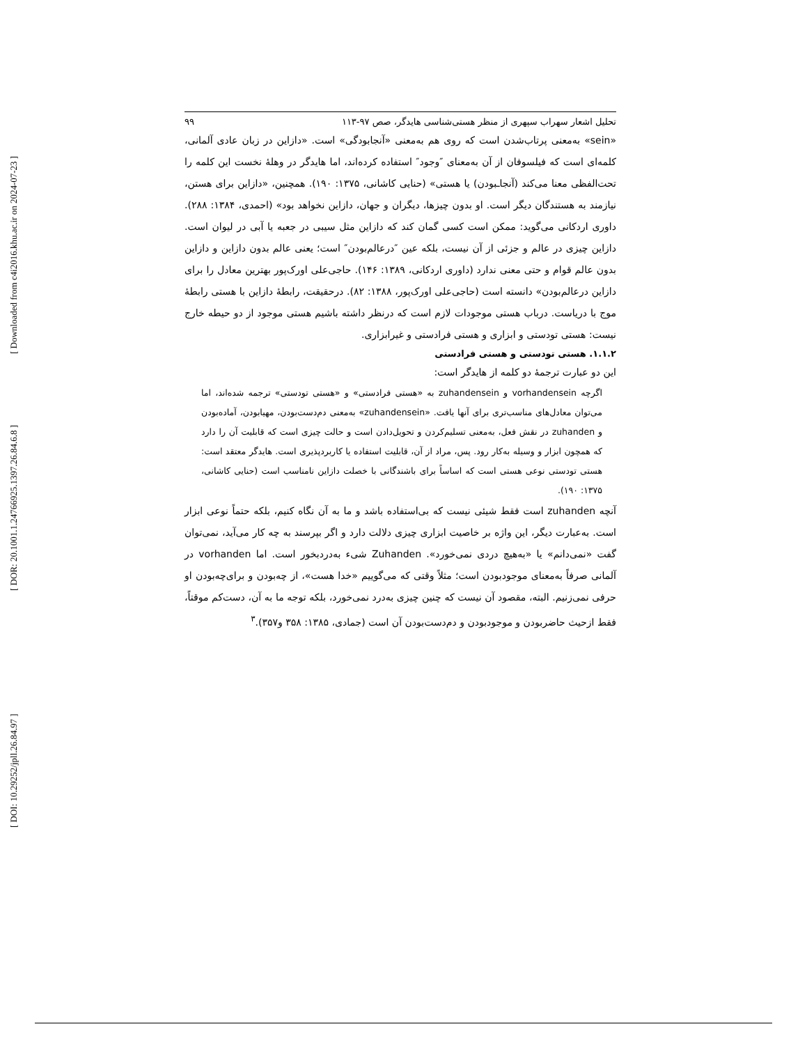[ Downloaded from c4i2016.khu.ac.ir on 2024-07-23 ]
[ DOR: 20.1001.1.24766925.1397.26.84.6.8 ]
[ DOI: 10.29252/jpll.26.84.97 ]
تحلیل اشعار سهراب سپهری از منظر هستی‌شناسی هایدگر، صص ۹۷-۱۱۳ ۹۹
«sein» به‌معنی پرتاب‌شدن است که روی هم به‌معنی «آنجابودگی» است. «دازاین در زبان عادی آلمانی، کلمه‌ای است که فیلسوفان از آن به‌معنای ″وجود″ استفاده کرده‌اند، اما هایدگر در وهلهٔ نخست این کلمه را تحت‌الفظی معنا می‌کند (آنجا‌ـبودن) یا هستی» (حنایی کاشانی، ۱۳۷۵: ۱۹۰). همچنین، «دازاین برای هستن، نیازمند به هستندگان دیگر است. او بدون چیزها، دیگران و جهان، دازاین نخواهد بود» (احمدی، ۱۳۸۴: ۲۸۸). داوری اردکانی می‌گوید: ممکن است کسی گمان کند که دازاین مثل سیبی در جعبه یا آبی در لیوان است. دازاین چیزی در عالم و جزئی از آن نیست، بلکه عین ″درعالم‌بودن″ است؛ یعنی عالم بدون دازاین و دازاین بدون عالم قوام و حتی معنی ندارد (داوری اردکانی، ۱۳۸۹: ۱۴۶). حاجی‌علی اورک‌پور بهترین معادل را برای دازاین درعالم‌بودن» دانسته است (حاجی‌علی اورک‌پور، ۱۳۸۸: ۸۲). درحقیقت، رابطهٔ دازاین با هستی رابطهٔ موج با دریاست. درباب هستی موجودات لازم است که درنظر داشته باشیم هستی موجود از دو حیطه خارج نیست: هستی تودستی و ابزاری و هستی فرادستی و غیرابزاری.
۱.۱.۲. هستی تودستی و هستی فرادستی
این دو عبارت ترجمهٔ دو کلمه از هایدگر است:
اگرچه vorhandensein و zuhandensein به «هستی فرادستی» و «هستی تودستی» ترجمه شده‌اند، اما می‌توان معادل‌های مناسب‌تری برای آنها یافت. «zuhandensein» به‌معنی دم‌دست‌بودن، مهیابودن، آماده‌بودن و zuhanden در نقش فعل، به‌معنی تسلیم‌کردن و تحویل‌دادن است و حالت چیزی است که قابلیت آن را دارد که همچون ابزار و وسیله به‌کار رود. پس، مراد از آن، قابلیت استفاده یا کاربردپذیری است. هایدگر معتقد است: هستی تودستی نوعی هستی است که اساساً برای باشندگانی با خصلت دازاین نامناسب است (حنایی کاشانی، ۱۳۷۵: ۱۹۰).
آنچه zuhanden است فقط شیئی نیست که بی‌استفاده باشد و ما به آن نگاه کنیم، بلکه حتماً نوعی ابزار است. به‌عبارت دیگر، این واژه بر خاصیت ابزاری چیزی دلالت دارد و اگر بپرسند به چه کار می‌آید، نمی‌توان گفت «نمی‌دانم» یا «به‌هیچ دردی نمی‌خورد». Zuhanden شیء به‌دردبخور است. اما vorhanden در آلمانی صرفاً به‌معنای موجودبودن است؛ مثلاً وقتی که می‌گوییم «خدا هست»، از چه‌بودن و برای‌چه‌بودن او حرفی نمی‌زنیم. البته، مقصود آن نیست که چنین چیزی به‌درد نمی‌خورد، بلکه توجه ما به آن، دست‌کم موقتاً، فقط ازحیث حاضربودن و موجودبودن و دم‌دست‌بودن آن است (جمادی، ۱۳۸۵: ۳۵۸ و۳۵۷).<sup>۳</sup>